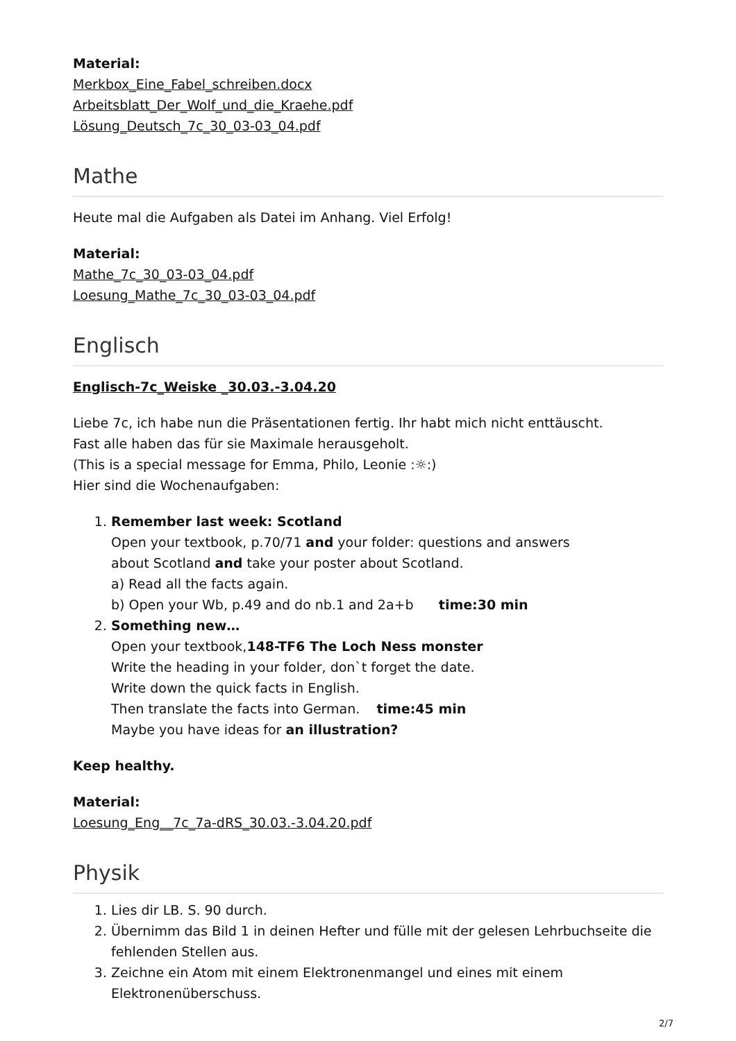Material:
Merkbox_Eine_Fabel_schreiben.docx
Arbeitsblatt_Der_Wolf_und_die_Kraehe.pdf
Lösung_Deutsch_7c_30_03-03_04.pdf
Mathe
Heute mal die Aufgaben als Datei im Anhang. Viel Erfolg!
Material:
Mathe_7c_30_03-03_04.pdf
Loesung_Mathe_7c_30_03-03_04.pdf
Englisch
Englisch-7c_Weiske _30.03.-3.04.20
Liebe 7c, ich habe nun die Präsentationen fertig. Ihr habt mich nicht enttäuscht.
Fast alle haben das für sie Maximale herausgeholt.
(This is a special message for Emma, Philo, Leonie :☼:)
Hier sind die Wochenaufgaben:
1. Remember last week: Scotland
Open your textbook, p.70/71 and your folder: questions and answers
about Scotland and take your poster about Scotland.
a) Read all the facts again.
b) Open your Wb, p.49 and do nb.1 and 2a+b time:30 min
2. Something new…
Open your textbook,148-TF6 The Loch Ness monster
Write the heading in your folder, don`t forget the date.
Write down the quick facts in English.
Then translate the facts into German. time:45 min
Maybe you have ideas for an illustration?
Keep healthy.
Material:
Loesung_Eng__7c_7a-dRS_30.03.-3.04.20.pdf
Physik
1. Lies dir LB. S. 90 durch.
2. Übernimm das Bild 1 in deinen Hefter und fülle mit der gelesen Lehrbuchseite die fehlenden Stellen aus.
3. Zeichne ein Atom mit einem Elektronenmangel und eines mit einem Elektronenüberschuss.
2/7